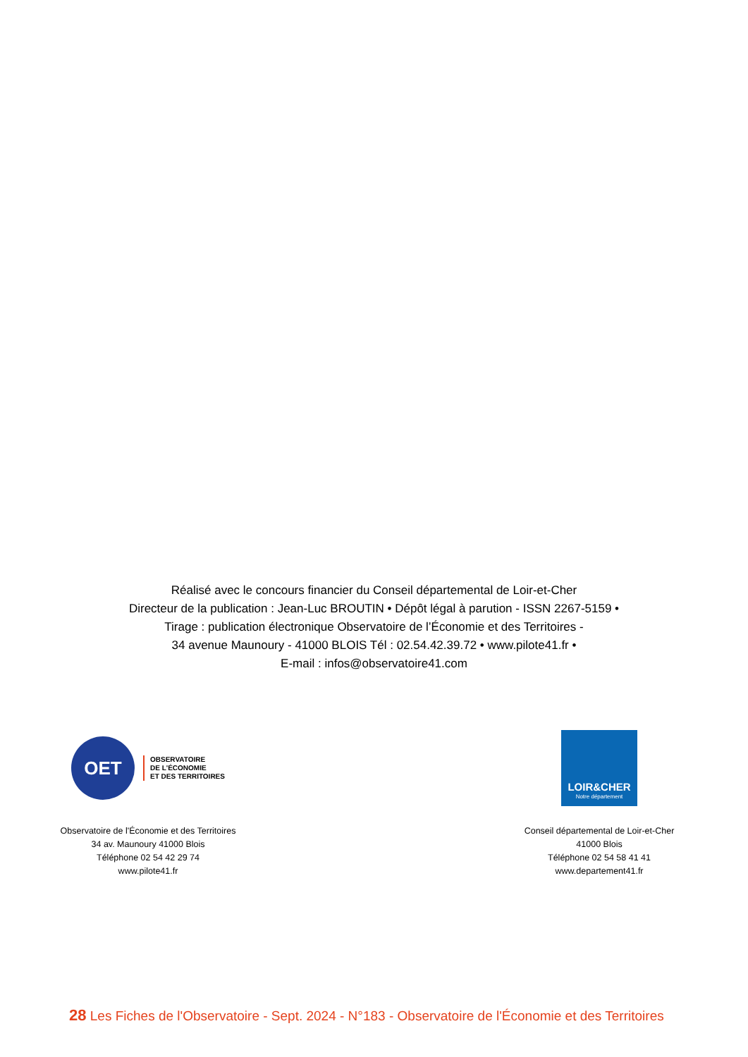Réalisé avec le concours financier du Conseil départemental de Loir-et-Cher
Directeur de la publication : Jean-Luc BROUTIN • Dépôt légal à parution - ISSN 2267-5159 •
Tirage : publication électronique Observatoire de l’Économie et des Territoires -
34 avenue Maunoury - 41000 BLOIS Tél : 02.54.42.39.72 • www.pilote41.fr •
E-mail : infos@observatoire41.com
OET
OBSERVATOIRE
DE L'ÉCONOMIE
ET DES TERRITOIRES
Observatoire de l'Économie et des Territoires
34 av. Maunoury 41000 Blois
Téléphone 02 54 42 29 74
www.pilote41.fr
LOIR&CHER
Notre département
Conseil départemental de Loir-et-Cher
41000 Blois
Téléphone 02 54 58 41 41
www.departement41.fr
28 Les Fiches de l'Observatoire - Sept. 2024 - N°183 - Observatoire de l'Économie et des Territoires